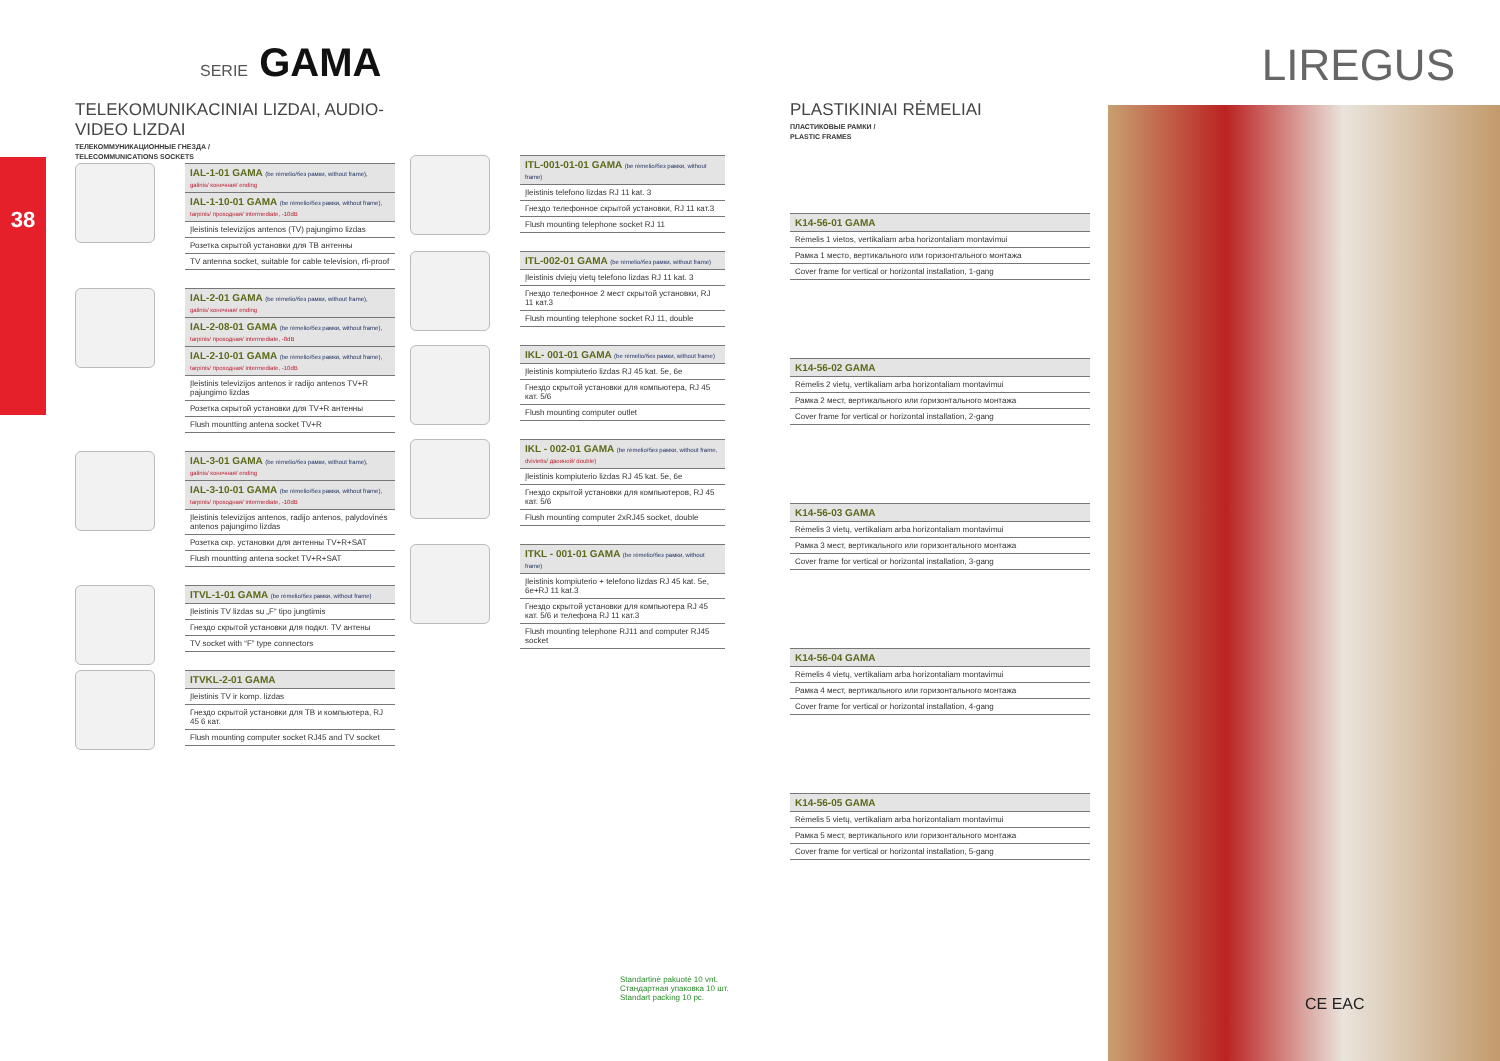SERIE GAMA LIREGUS
38
TELEKOMUNIKACINIAI LIZDAI, AUDIO-VIDEO LIZDAI
ТЕЛЕКОММУНИКАЦИОННЫЕ ГНЕЗДА /
TELECOMMUNICATIONS SOCKETS
| IAL-1-01 GAMA (be rėmelio/без рамки, without frame), galinis/ конечная/ ending |
| --- |
| IAL-1-10-01 GAMA (be rėmelio/без рамки, without frame), tarpinis/ проходная/ intermediate, -10dB |
| Įleistinis televizijos antenos (TV) pajungimo lizdas |
| Розетка скрытой установки для ТВ антенны |
| TV antenna socket, suitable for cable television, rfi-proof |
| IAL-2-01 GAMA (be rėmelio/без рамки, without frame), galinis/ конечная/ ending |
| --- |
| IAL-2-08-01 GAMA (be rėmelio/без рамки, without frame), tarpinis/ проходная/ intermediate, -8dB |
| IAL-2-10-01 GAMA (be rėmelio/без рамки, without frame), tarpinis/ проходная/ intermediate, -10dB |
| Įleistinis televizijos antenos ir radijo antenos TV+R pajungimo lizdas |
| Розетка скрытой установки для TV+R антенны |
| Flush mountting antena socket TV+R |
| IAL-3-01 GAMA (be rėmelio/без рамки, without frame), galinis/ конечная/ ending |
| --- |
| IAL-3-10-01 GAMA (be rėmelio/без рамки, without frame), tarpinis/ проходная/ intermediate, -10dB |
| Įleistinis televizijos antenos, radijo antenos, palydovinės antenos pajungimo lizdas |
| Розетка скр. установки для антенны TV+R+SAT |
| Flush mountting antena socket TV+R+SAT |
| ITVL-1-01 GAMA (be rėmelio/без рамки, without frame) |
| --- |
| Įleistinis TV lizdas su „F“ tipo jungtimis |
| Гнездо скрытой установки для подкл. TV антены |
| TV socket with “F” type connectors |
| ITVKL-2-01 GAMA |
| --- |
| Įleistinis TV ir komp. lizdas |
| Гнездо скрытой установки для ТВ и компьютера, RJ 45 6 кат. |
| Flush mounting computer socket RJ45 and TV socket |
| ITL-001-01-01 GAMA (be rėmelio/без рамки, without frame) |
| --- |
| Įleistinis telefono lizdas RJ 11 kat. 3 |
| Гнездо телефонное скрытой установки, RJ 11 кат.3 |
| Flush mounting telephone socket RJ 11 |
| ITL-002-01 GAMA (be rėmelio/без рамки, without frame) |
| --- |
| Įleistinis dviejų vietų telefono lizdas RJ 11 kat. 3 |
| Гнездо телефонное 2 мест скрытой установки, RJ 11 кат.3 |
| Flush mounting telephone socket RJ 11, double |
| IKL- 001-01 GAMA (be rėmelio/без рамки, without frame) |
| --- |
| Įleistinis kompiuterio lizdas RJ 45 kat. 5e, 6e |
| Гнездо скрытой установки для компьютера, RJ 45 кат. 5/6 |
| Flush mounting computer outlet |
| IKL - 002-01 GAMA (be rėmelio/без рамки, without frame, dvivietis/ двоиной/ double) |
| --- |
| Įleistinis kompiuterio lizdas RJ 45 kat. 5e, 6e |
| Гнездо скрытой установки для компьютеров, RJ 45 кат. 5/6 |
| Flush mounting computer 2xRJ45 socket, double |
| ITKL - 001-01 GAMA (be rėmelio/без рамки, without frame) |
| --- |
| Įleistinis kompiuterio + telefono lizdas RJ 45 kat. 5e, 6e+RJ 11 kat.3 |
| Гнездо скрытой установки для компьютера RJ 45 кат. 5/6 и телефона RJ 11 кат.3 |
| Flush mounting telephone RJ11 and computer RJ45 socket |
Standartinė pakuotė 10 vnt.
Стандартная упаковка 10 шт.
Standart packing 10 pc.
PLASTIKINIAI RĖMELIAI
ПЛАСТИКОВЫЕ РАМКИ /
PLASTIC FRAMES
| K14-56-01 GAMA |
| --- |
| Rėmelis 1 vietos, vertikaliam arba horizontaliam montavimui |
| Рамка 1 место, вертикального или горизонтального монтажа |
| Cover frame for vertical or horizontal installation, 1-gang |
| K14-56-02 GAMA |
| --- |
| Rėmelis 2 vietų, vertikaliam arba horizontaliam montavimui |
| Рамка 2 мест, вертикального или горизонтального монтажа |
| Cover frame for vertical or horizontal installation, 2-gang |
| K14-56-03 GAMA |
| --- |
| Rėmelis 3 vietų, vertikaliam arba horizontaliam montavimui |
| Рамка 3 мест, вертикального или горизонтального монтажа |
| Cover frame for vertical or horizontal installation, 3-gang |
| K14-56-04 GAMA |
| --- |
| Rėmelis 4 vietų, vertikaliam arba horizontaliam montavimui |
| Рамка 4 мест, вертикального или горизонтального монтажа |
| Cover frame for vertical or horizontal installation, 4-gang |
| K14-56-05 GAMA |
| --- |
| Rėmelis 5 vietų, vertikaliam arba horizontaliam montavimui |
| Рамка 5 мест, вертикального или горизонтального монтажа |
| Cover frame for vertical or horizontal installation, 5-gang |
CE EAC